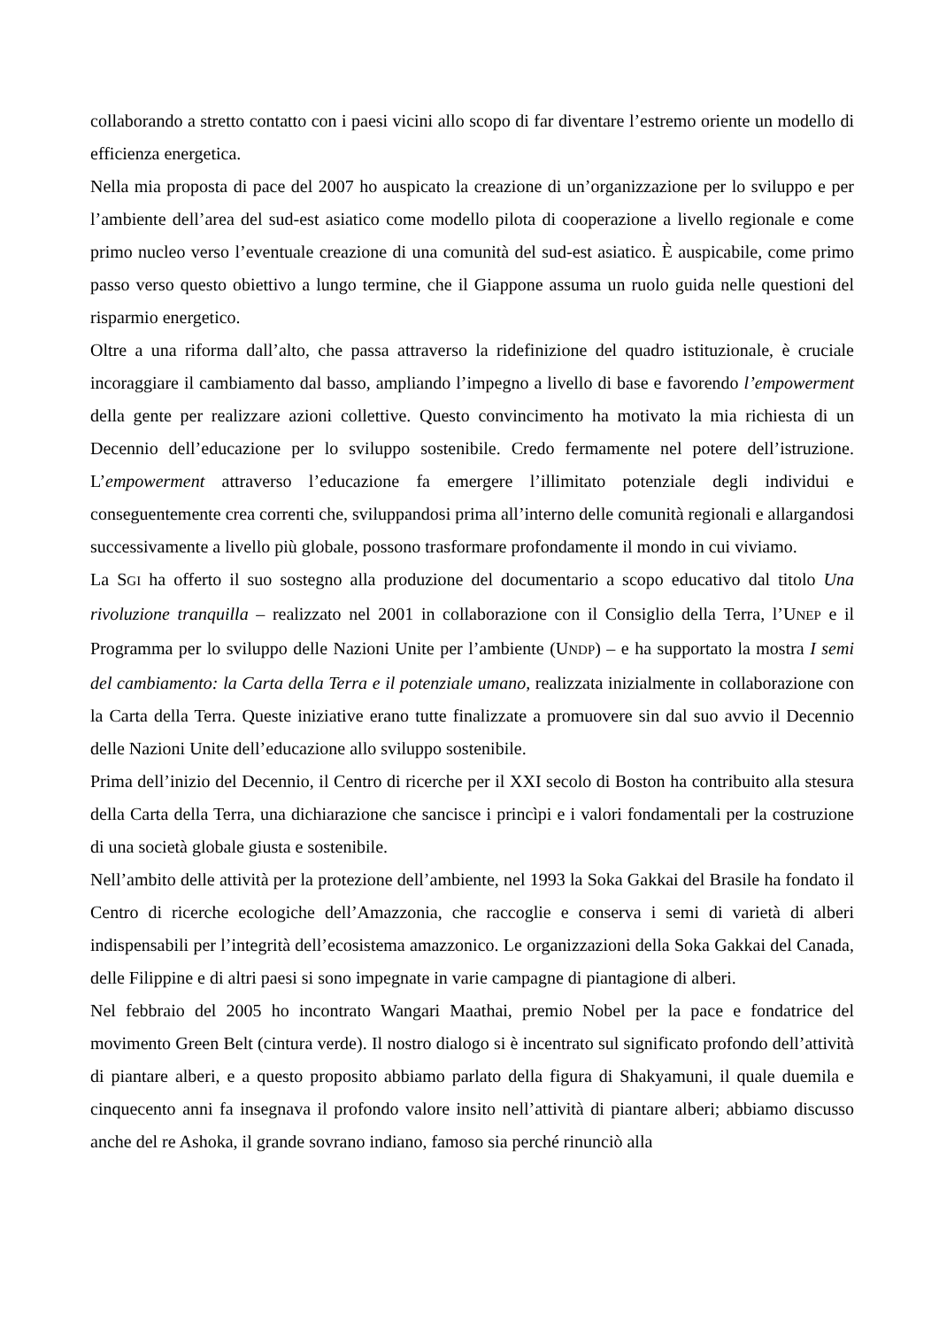collaborando a stretto contatto con i paesi vicini allo scopo di far diventare l’estremo oriente un modello di efficienza energetica.
Nella mia proposta di pace del 2007 ho auspicato la creazione di un’organizzazione per lo sviluppo e per l’ambiente dell’area del sud-est asiatico come modello pilota di cooperazione a livello regionale e come primo nucleo verso l’eventuale creazione di una comunità del sud-est asiatico. È auspicabile, come primo passo verso questo obiettivo a lungo termine, che il Giappone assuma un ruolo guida nelle questioni del risparmio energetico.
Oltre a una riforma dall’alto, che passa attraverso la ridefinizione del quadro istituzionale, è cruciale incoraggiare il cambiamento dal basso, ampliando l’impegno a livello di base e favorendo l’empowerment della gente per realizzare azioni collettive. Questo convincimento ha motivato la mia richiesta di un Decennio dell’educazione per lo sviluppo sostenibile. Credo fermamente nel potere dell’istruzione. L’empowerment attraverso l’educazione fa emergere l’illimitato potenziale degli individui e conseguentemente crea correnti che, sviluppandosi prima all’interno delle comunità regionali e allargandosi successivamente a livello più globale, possono trasformare profondamente il mondo in cui viviamo.
La SGI ha offerto il suo sostegno alla produzione del documentario a scopo educativo dal titolo Una rivoluzione tranquilla – realizzato nel 2001 in collaborazione con il Consiglio della Terra, l’UNEP e il Programma per lo sviluppo delle Nazioni Unite per l’ambiente (UNDP) – e ha supportato la mostra I semi del cambiamento: la Carta della Terra e il potenziale umano, realizzata inizialmente in collaborazione con la Carta della Terra. Queste iniziative erano tutte finalizzate a promuovere sin dal suo avvio il Decennio delle Nazioni Unite dell’educazione allo sviluppo sostenibile.
Prima dell’inizio del Decennio, il Centro di ricerche per il XXI secolo di Boston ha contribuito alla stesura della Carta della Terra, una dichiarazione che sancisce i princìpi e i valori fondamentali per la costruzione di una società globale giusta e sostenibile.
Nell’ambito delle attività per la protezione dell’ambiente, nel 1993 la Soka Gakkai del Brasile ha fondato il Centro di ricerche ecologiche dell’Amazzonia, che raccoglie e conserva i semi di varietà di alberi indispensabili per l’integrità dell’ecosistema amazzonico. Le organizzazioni della Soka Gakkai del Canada, delle Filippine e di altri paesi si sono impegnate in varie campagne di piantagione di alberi.
Nel febbraio del 2005 ho incontrato Wangari Maathai, premio Nobel per la pace e fondatrice del movimento Green Belt (cintura verde). Il nostro dialogo si è incentrato sul significato profondo dell’attività di piantare alberi, e a questo proposito abbiamo parlato della figura di Shakyamuni, il quale duemila e cinquecento anni fa insegnava il profondo valore insito nell’attività di piantare alberi; abbiamo discusso anche del re Ashoka, il grande sovrano indiano, famoso sia perché rinunciò alla